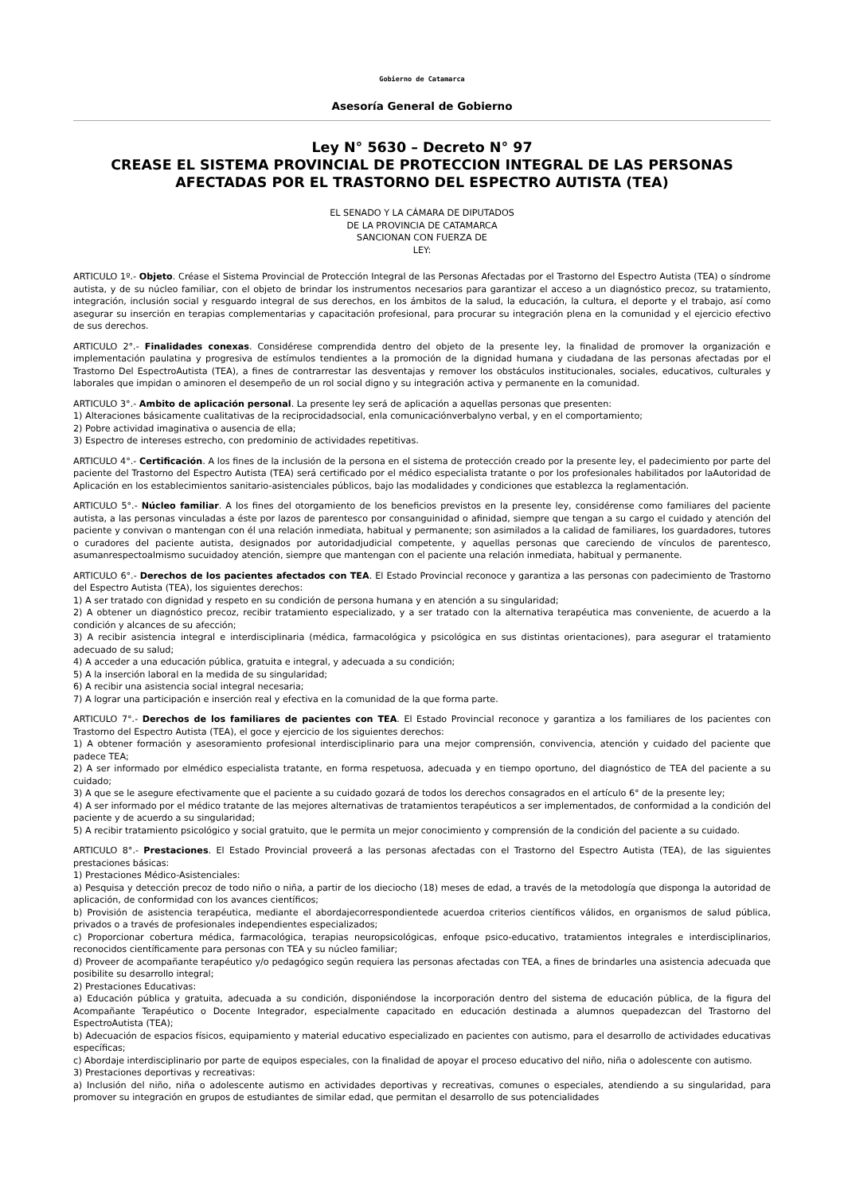Gobierno de Catamarca
Asesoría General de Gobierno
Ley N° 5630 – Decreto N° 97
CREASE EL SISTEMA PROVINCIAL DE PROTECCION INTEGRAL DE LAS PERSONAS AFECTADAS POR EL TRASTORNO DEL ESPECTRO AUTISTA (TEA)
EL SENADO Y LA CÁMARA DE DIPUTADOS
DE LA PROVINCIA DE CATAMARCA
SANCIONAN CON FUERZA DE
LEY:
ARTICULO 1º.- Objeto. Créase el Sistema Provincial de Protección Integral de las Personas Afectadas por el Trastorno del Espectro Autista (TEA) o síndrome autista, y de su núcleo familiar, con el objeto de brindar los instrumentos necesarios para garantizar el acceso a un diagnóstico precoz, su tratamiento, integración, inclusión social y resguardo integral de sus derechos, en los ámbitos de la salud, la educación, la cultura, el deporte y el trabajo, así como asegurar su inserción en terapias complementarias y capacitación profesional, para procurar su integración plena en la comunidad y el ejercicio efectivo de sus derechos.
ARTICULO 2°.- Finalidades conexas. Considérese comprendida dentro del objeto de la presente ley, la finalidad de promover la organización e implementación paulatina y progresiva de estímulos tendientes a la promoción de la dignidad humana y ciudadana de las personas afectadas por el Trastorno Del EspectroAutista (TEA), a fines de contrarrestar las desventajas y remover los obstáculos institucionales, sociales, educativos, culturales y laborales que impidan o aminoren el desempeño de un rol social digno y su integración activa y permanente en la comunidad.
ARTICULO 3°.- Ambito de aplicación personal. La presente ley será de aplicación a aquellas personas que presenten:
1) Alteraciones básicamente cualitativas de la reciprocidadsocial, enla comunicaciónverbalyno verbal, y en el comportamiento;
2) Pobre actividad imaginativa o ausencia de ella;
3) Espectro de intereses estrecho, con predominio de actividades repetitivas.
ARTICULO 4°.- Certificación. A los fines de la inclusión de la persona en el sistema de protección creado por la presente ley, el padecimiento por parte del paciente del Trastorno del Espectro Autista (TEA) será certificado por el médico especialista tratante o por los profesionales habilitados por laAutoridad de Aplicación en los establecimientos sanitario-asistenciales públicos, bajo las modalidades y condiciones que establezca la reglamentación.
ARTICULO 5°.- Núcleo familiar. A los fines del otorgamiento de los beneficios previstos en la presente ley, considérense como familiares del paciente autista, a las personas vinculadas a éste por lazos de parentesco por consanguinidad o afinidad, siempre que tengan a su cargo el cuidado y atención del paciente y convivan o mantengan con él una relación inmediata, habitual y permanente; son asimilados a la calidad de familiares, los guardadores, tutores o curadores del paciente autista, designados por autoridadjudicial competente, y aquellas personas que careciendo de vínculos de parentesco, asumanrespectoalmismo sucuidadoy atención, siempre que mantengan con el paciente una relación inmediata, habitual y permanente.
ARTICULO 6°.- Derechos de los pacientes afectados con TEA. El Estado Provincial reconoce y garantiza a las personas con padecimiento de Trastorno del Espectro Autista (TEA), los siguientes derechos:
1) A ser tratado con dignidad y respeto en su condición de persona humana y en atención a su singularidad;
2) A obtener un diagnóstico precoz, recibir tratamiento especializado, y a ser tratado con la alternativa terapéutica mas conveniente, de acuerdo a la condición y alcances de su afección;
3) A recibir asistencia integral e interdisciplinaria (médica, farmacológica y psicológica en sus distintas orientaciones), para asegurar el tratamiento adecuado de su salud;
4) A acceder a una educación pública, gratuita e integral, y adecuada a su condición;
5) A la inserción laboral en la medida de su singularidad;
6) A recibir una asistencia social integral necesaria;
7) A lograr una participación e inserción real y efectiva en la comunidad de la que forma parte.
ARTICULO 7°.- Derechos de los familiares de pacientes con TEA. El Estado Provincial reconoce y garantiza a los familiares de los pacientes con Trastorno del Espectro Autista (TEA), el goce y ejercicio de los siguientes derechos:
1) A obtener formación y asesoramiento profesional interdisciplinario para una mejor comprensión, convivencia, atención y cuidado del paciente que padece TEA;
2) A ser informado por elmédico especialista tratante, en forma respetuosa, adecuada y en tiempo oportuno, del diagnóstico de TEA del paciente a su cuidado;
3) A que se le asegure efectivamente que el paciente a su cuidado gozará de todos los derechos consagrados en el artículo 6° de la presente ley;
4) A ser informado por el médico tratante de las mejores alternativas de tratamientos terapéuticos a ser implementados, de conformidad a la condición del paciente y de acuerdo a su singularidad;
5) A recibir tratamiento psicológico y social gratuito, que le permita un mejor conocimiento y comprensión de la condición del paciente a su cuidado.
ARTICULO 8°.- Prestaciones. El Estado Provincial proveerá a las personas afectadas con el Trastorno del Espectro Autista (TEA), de las siguientes prestaciones básicas:
1) Prestaciones Médico-Asistenciales:
a) Pesquisa y detección precoz de todo niño o niña, a partir de los dieciocho (18) meses de edad, a través de la metodología que disponga la autoridad de aplicación, de conformidad con los avances científicos;
b) Provisión de asistencia terapéutica, mediante el abordajecorrespondientede acuerdoa criterios científicos válidos, en organismos de salud pública, privados o a través de profesionales independientes especializados;
c) Proporcionar cobertura médica, farmacológica, terapias neuropsicológicas, enfoque psico-educativo, tratamientos integrales e interdisciplinarios, reconocidos científicamente para personas con TEA y su núcleo familiar;
d) Proveer de acompañante terapéutico y/o pedagógico según requiera las personas afectadas con TEA, a fines de brindarles una asistencia adecuada que posibilite su desarrollo integral;
2) Prestaciones Educativas:
a) Educación pública y gratuita, adecuada a su condición, disponiéndose la incorporación dentro del sistema de educación pública, de la figura del Acompañante Terapéutico o Docente Integrador, especialmente capacitado en educación destinada a alumnos quepadezcan del Trastorno del EspectroAutista (TEA);
b) Adecuación de espacios físicos, equipamiento y material educativo especializado en pacientes con autismo, para el desarrollo de actividades educativas específicas;
c) Abordaje interdisciplinario por parte de equipos especiales, con la finalidad de apoyar el proceso educativo del niño, niña o adolescente con autismo.
3) Prestaciones deportivas y recreativas:
a) Inclusión del niño, niña o adolescente autismo en actividades deportivas y recreativas, comunes o especiales, atendiendo a su singularidad, para promover su integración en grupos de estudiantes de similar edad, que permitan el desarrollo de sus potencialidades